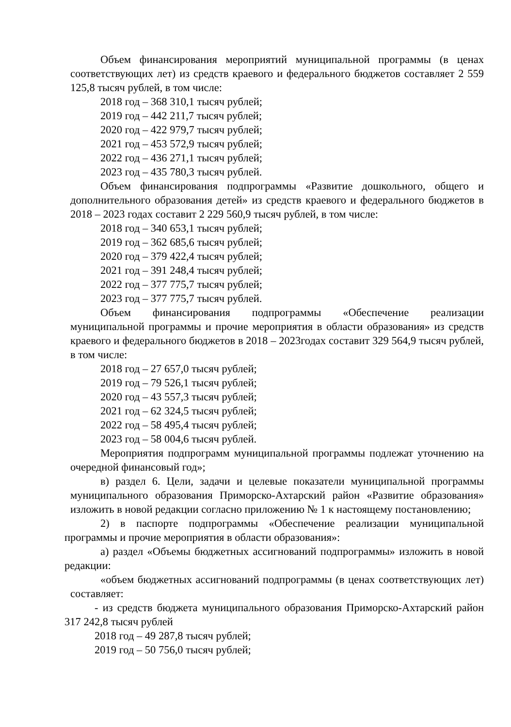Объем финансирования мероприятий муниципальной программы (в ценах соответствующих лет) из средств краевого и федерального бюджетов составляет 2 559 125,8 тысяч рублей, в том числе:
2018 год – 368 310,1 тысяч рублей;
2019 год – 442 211,7 тысяч рублей;
2020 год – 422 979,7 тысяч рублей;
2021 год – 453 572,9 тысяч рублей;
2022 год – 436 271,1 тысяч рублей;
2023 год – 435 780,3 тысяч рублей.
Объем финансирования подпрограммы «Развитие дошкольного, общего и дополнительного образования детей» из средств краевого и федерального бюджетов в 2018 – 2023 годах составит 2 229 560,9 тысяч рублей, в том числе:
2018 год – 340 653,1 тысяч рублей;
2019 год – 362 685,6 тысяч рублей;
2020 год – 379 422,4 тысяч рублей;
2021 год – 391 248,4 тысяч рублей;
2022 год – 377 775,7 тысяч рублей;
2023 год – 377 775,7 тысяч рублей.
Объем финансирования подпрограммы «Обеспечение реализации муниципальной программы и прочие мероприятия в области образования» из средств краевого и федерального бюджетов в 2018 – 2023годах составит 329 564,9 тысяч рублей, в том числе:
2018 год – 27 657,0 тысяч рублей;
2019 год – 79 526,1 тысяч рублей;
2020 год – 43 557,3 тысяч рублей;
2021 год – 62 324,5 тысяч рублей;
2022 год – 58 495,4 тысяч рублей;
2023 год – 58 004,6 тысяч рублей.
Мероприятия подпрограмм муниципальной программы подлежат уточнению на очередной финансовый год»;
в) раздел 6. Цели, задачи и целевые показатели муниципальной программы муниципального образования Приморско-Ахтарский район «Развитие образования» изложить в новой редакции согласно приложению № 1 к настоящему постановлению;
2) в паспорте подпрограммы «Обеспечение реализации муниципальной программы и прочие мероприятия в области образования»:
а) раздел «Объемы бюджетных ассигнований подпрограммы» изложить в новой редакции:
«объем бюджетных ассигнований подпрограммы (в ценах соответствующих лет) составляет:
- из средств бюджета муниципального образования Приморско-Ахтарский район 317 242,8 тысяч рублей
2018 год – 49 287,8 тысяч рублей;
2019 год – 50 756,0 тысяч рублей;